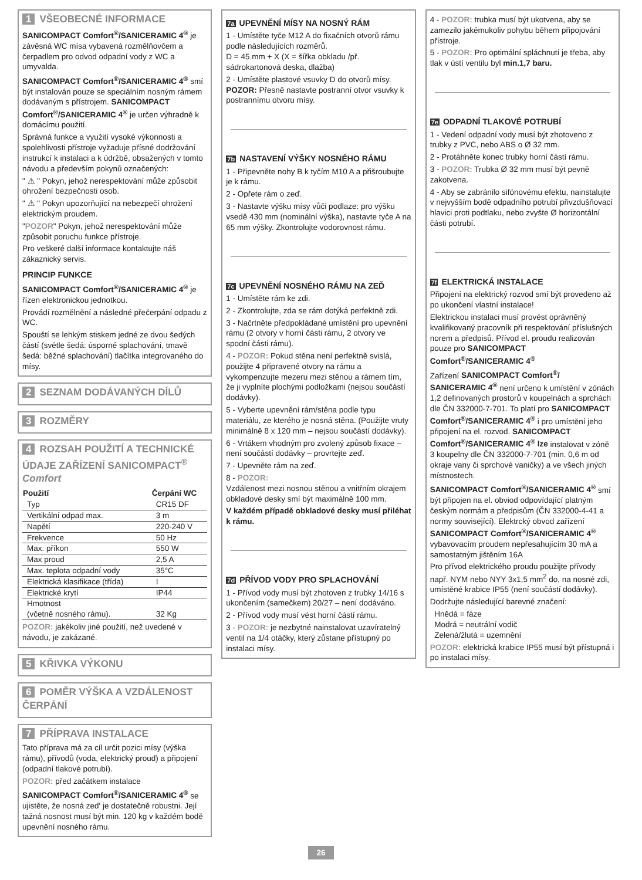1 VŠEOBECNÉ INFORMACE
SANICOMPACT Comfort<sup>®</sup>/SANICERAMIC 4<sup>®</sup> je závěsná WC mísa vybavená rozmělňovčem a čerpadlem pro odvod odpadní vody z WC a umyvalda.
SANICOMPACT Comfort<sup>®</sup>/SANICERAMIC 4<sup>®</sup> smí být instalován pouze se speciálním nosným rámem dodávaným s přístrojem. SANICOMPACT Comfort<sup>®</sup>/SANICERAMIC 4<sup>®</sup> je určen výhradně k domácímu použití.
Správná funkce a využití vysoké výkonnosti a spolehlivosti přístroje vyžaduje přísné dodržování instrukcí k instalaci a k údržbě, obsažených v tomto návodu a především pokynů označených:
" ⚠ " Pokyn, jehož nerespektování může způsobit ohrožení bezpečnosti osob.
" ⚠ " Pokyn upozorňující na nebezpečí ohrožení elektrickým proudem.
"POZOR" Pokyn, jehož nerespektování může způsobit poruchu funkce přístroje.
Pro veškeré další informace kontaktujte náš zákaznický servis.
PRINCIP FUNKCE
SANICOMPACT Comfort<sup>®</sup>/SANICERAMIC 4<sup>®</sup> je řízen elektronickou jednotkou.
Provádí rozmělnění a následné přečerpání odpadu z WC.
Spouští se lehkým stiskem jedné ze dvou šedých částí (světle šedá: úsporné splachování, tmavě šedá: běžné splachování) tlačítka integrovaného do mísy.
2 SEZNAM DODÁVANÝCH DÍLŮ
3 ROZMĚRY
4 ROZSAH POUŽITÍ A TECHNICKÉ ÚDAJE ZAŘÍZENÍ SANICOMPACT<sup>®</sup> Comfort
| Použití | Čerpání WC |
| --- | --- |
| Typ | CR15 DF |
| Vertikální odpad max. | 3 m |
| Napětí | 220-240 V |
| Frekvence | 50 Hz |
| Max. příkon | 550 W |
| Max proud | 2,5 A |
| Max. teplota odpadní vody | 35°C |
| Elektrická klasifikace (třída) | I |
| Elektrické krytí | IP44 |
| Hmotnost (včetně nosného rámu). | 32 Kg |
POZOR: jakékoliv jiné použití, než uvedené v návodu, je zakázané.
5 KŘIVKA VÝKONU
6 POMĚR VÝŠKA A VZDÁLENOST ČERPÁNÍ
7 PŘÍPRAVA INSTALACE
Tato příprava má za cíl určit pozici mísy (výška rámu), přívodů (voda, elektrický proud) a připojení (odpadní tlakové potrubí).
POZOR: před začátkem instalace
SANICOMPACT Comfort<sup>®</sup>/SANICERAMIC 4<sup>®</sup> se ujistěte, že nosná zed' je dostatečně robustni. Její tažná nosnost musí být min. 120 kg v každém bodě upevnění nosného rámu.
7a UPEVNĚNÍ MÍSY NA NOSNÝ RÁM
1 - Umístěte tyče M12 A do fixačních otvorů rámu podle následujících rozměrů.
D = 45 mm + X (X = šířka obkladu /př. sádrokartonová deska, dlažba)
2 - Umístěte plastové vsuvky D do otvorů mísy.
POZOR: Přesně nastavte postranní otvor vsuvky k postrannímu otvoru mísy.
7b NASTAVENÍ VÝŠKY NOSNÉHO RÁMU
1 - Připevněte nohy B k tyčím M10 A a přišroubujte je k rámu.
2 - Opřete rám o zeď.
3 - Nastavte výšku mísy vůči podlaze: pro výšku vsedě 430 mm (nominální výška), nastavte tyče A na 65 mm výšky. Zkontrolujte vodorovnost rámu.
7c UPEVNĚNÍ NOSNÉHO RÁMU NA ZEĎ
1 - Umístěte rám ke zdi.
2 - Zkontrolujte, zda se rám dotýká perfektně zdi.
3 - Načrtněte předpokládané umístění pro upevnění rámu (2 otvory v horní části rámu, 2 otvory ve spodní části rámu).
4 - POZOR: Pokud stěna není perfektně svislá, použijte 4 připravené otvory na rámu a vykompenzujte mezeru mezi stěnou a rámem tím, že ji vyplníte plochými podložkami (nejsou součástí dodávky).
5 - Vyberte upevnění rám/stěna podle typu materiálu, ze kterého je nosná stěna. (Použijte vruty minimálně 8 x 120 mm – nejsou součástí dodávky).
6 - Vrtákem vhodným pro zvolený způsob fixace – není součástí dodávky – provrtejte zeď.
7 - Upevněte rám na zeď.
8 - POZOR:
Vzdálenost mezi nosnou stěnou a vnitřním okrajem obkladové desky smí být maximálně 100 mm.
V každém případě obkladové desky musí přiléhat k rámu.
7d PŘÍVOD VODY PRO SPLACHOVÁNÍ
1 - Přívod vody musí být zhotoven z trubky 14/16 s ukončením (samečkem) 20/27 – není dodáváno.
2 - Přívod vody musí vést horní částí rámu.
3 - POZOR: je nezbytné nainstalovat uzavíratelný ventil na 1/4 otáčky, který zůstane přístupný po instalaci mísy.
4 - POZOR: trubka musí být ukotvena, aby se zamezilo jakémukoliv pohybu během připojování přístroje.
5 - POZOR: Pro optimální spláchnutí je třeba, aby tlak v ústí ventilu byl min.1,7 baru.
7e ODPADNÍ TLAKOVÉ POTRUBÍ
1 - Vedení odpadní vody musí být zhotoveno z trubky z PVC, nebo ABS o Ø 32 mm.
2 - Protáhněte konec trubky horní částí rámu.
3 - POZOR: Trubka Ø 32 mm musí být pevně zakotvena.
4 - Aby se zabránilo sifónovému efektu, nainstalujte v nejvyšším bodě odpadního potrubí přivzdušňovací hlavici proti podtlaku, nebo zvyšte Ø horizontální části potrubí.
7f ELEKTRICKÁ INSTALACE
Připojení na elektrický rozvod smí být provedeno až po ukončení vlastní instalace!
Elektrickou instalaci musí provést oprávněný kvalifikovaný pracovník při respektování příslušných norem a předpisů. Přívod el. proudu realizován pouze pro SANICOMPACT Comfort<sup>®</sup>/SANICERAMIC 4<sup>®</sup>
Zařízení SANICOMPACT Comfort<sup>®</sup>/ SANICERAMIC 4<sup>®</sup> není určeno k umístění v zónách 1,2 definovaných prostorů v koupelnách a sprchách dle ČN 332000-7-701. To platí pro SANICOMPACT Comfort<sup>®</sup>/SANICERAMIC 4<sup>®</sup> i pro umístění jeho připojení na el. rozvod. SANICOMPACT Comfort<sup>®</sup>/SANICERAMIC 4<sup>®</sup> lze instalovat v zóně 3 koupelny dle ČN 332000-7-701 (min. 0,6 m od okraje vany či sprchové vaničky) a ve všech jiných místnostech.
SANICOMPACT Comfort<sup>®</sup>/SANICERAMIC 4<sup>®</sup> smí být připojen na el. obviod odpovídající platným českým normám a předpisům (ČN 332000-4-41 a normy související). Elektrcký obvod zařízení SANICOMPACT Comfort<sup>®</sup>/SANICERAMIC 4<sup>®</sup> vybavovacím proudem nepřesahujícím 30 mA a samostatným jištěním 16A
Pro přívod elektrického proudu použijte přívody např. NYM nebo NYY 3x1,5 mm<sup>2</sup> do, na nosné zdi, umístěné krabice IP55 (není součástí dodávky).
Dodržujte následující barevné značení:
Hnědá = fáze
Modrá = neutrální vodič
Zelená/žlutá = uzemnění
POZOR: elektrická krabice IP55 musí být přístupná i po instalaci mísy.
26